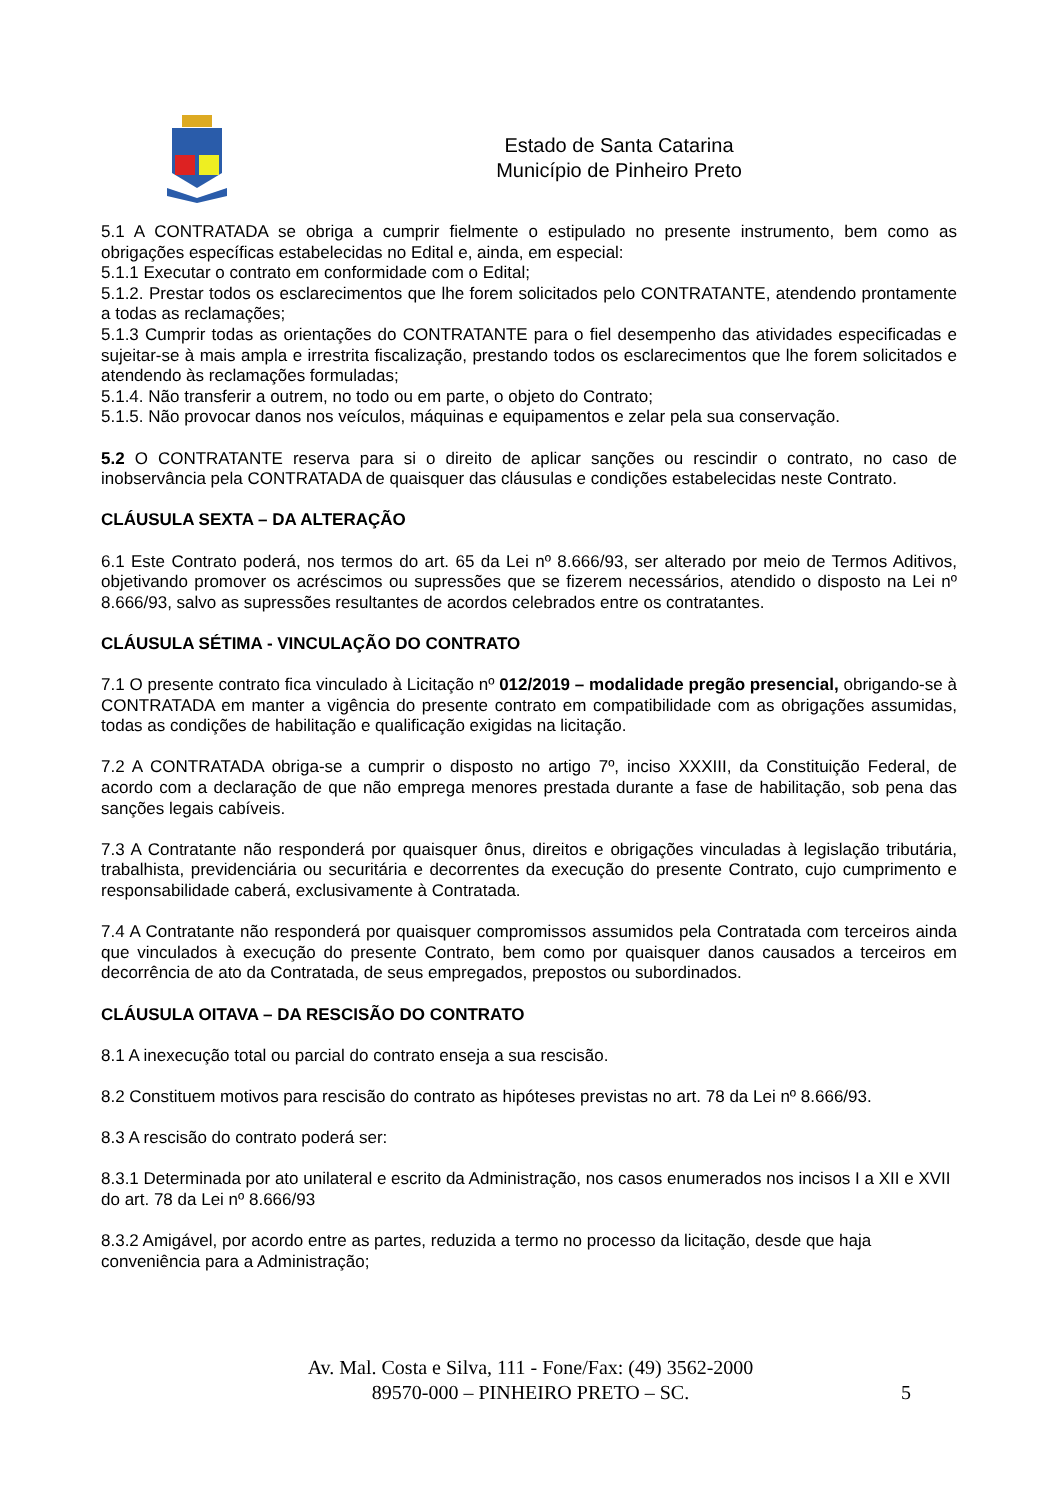Estado de Santa Catarina
Município de Pinheiro Preto
5.1 A CONTRATADA se obriga a cumprir fielmente o estipulado no presente instrumento, bem como as obrigações específicas estabelecidas no Edital e, ainda, em especial:
5.1.1 Executar o contrato em conformidade com o Edital;
5.1.2. Prestar todos os esclarecimentos que lhe forem solicitados pelo CONTRATANTE, atendendo prontamente a todas as reclamações;
5.1.3 Cumprir todas as orientações do CONTRATANTE para o fiel desempenho das atividades especificadas e sujeitar-se à mais ampla e irrestrita fiscalização, prestando todos os esclarecimentos que lhe forem solicitados e atendendo às reclamações formuladas;
5.1.4. Não transferir a outrem, no todo ou em parte, o objeto do Contrato;
5.1.5. Não provocar danos nos veículos, máquinas e equipamentos e zelar pela sua conservação.
5.2 O CONTRATANTE reserva para si o direito de aplicar sanções ou rescindir o contrato, no caso de inobservância pela CONTRATADA de quaisquer das cláusulas e condições estabelecidas neste Contrato.
CLÁUSULA SEXTA – DA ALTERAÇÃO
6.1 Este Contrato poderá, nos termos do art. 65 da Lei nº 8.666/93, ser alterado por meio de Termos Aditivos, objetivando promover os acréscimos ou supressões que se fizerem necessários, atendido o disposto na Lei nº 8.666/93, salvo as supressões resultantes de acordos celebrados entre os contratantes.
CLÁUSULA SÉTIMA - VINCULAÇÃO DO CONTRATO
7.1 O presente contrato fica vinculado à Licitação nº 012/2019 – modalidade pregão presencial, obrigando-se à CONTRATADA em manter a vigência do presente contrato em compatibilidade com as obrigações assumidas, todas as condições de habilitação e qualificação exigidas na licitação.
7.2 A CONTRATADA obriga-se a cumprir o disposto no artigo 7º, inciso XXXIII, da Constituição Federal, de acordo com a declaração de que não emprega menores prestada durante a fase de habilitação, sob pena das sanções legais cabíveis.
7.3 A Contratante não responderá por quaisquer ônus, direitos e obrigações vinculadas à legislação tributária, trabalhista, previdenciária ou securitária e decorrentes da execução do presente Contrato, cujo cumprimento e responsabilidade caberá, exclusivamente à Contratada.
7.4 A Contratante não responderá por quaisquer compromissos assumidos pela Contratada com terceiros ainda que vinculados à execução do presente Contrato, bem como por quaisquer danos causados a terceiros em decorrência de ato da Contratada, de seus empregados, prepostos ou subordinados.
CLÁUSULA OITAVA – DA RESCISÃO DO CONTRATO
8.1 A inexecução total ou parcial do contrato enseja a sua rescisão.
8.2 Constituem motivos para rescisão do contrato as hipóteses previstas no art. 78 da Lei nº 8.666/93.
8.3 A rescisão do contrato poderá ser:
8.3.1 Determinada por ato unilateral e escrito da Administração, nos casos enumerados nos incisos I a XII e XVII do art. 78 da Lei nº 8.666/93
8.3.2 Amigável, por acordo entre as partes, reduzida a termo no processo da licitação, desde que haja conveniência para a Administração;
Av. Mal. Costa e Silva, 111 - Fone/Fax: (49) 3562-2000
89570-000 – PINHEIRO PRETO – SC.
5